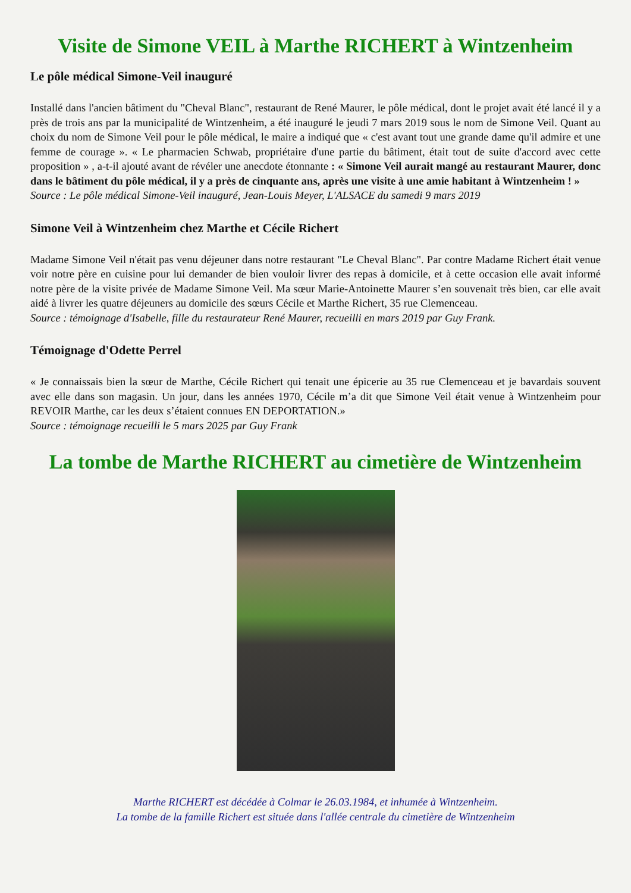Visite de Simone VEIL à Marthe RICHERT à Wintzenheim
Le pôle médical Simone-Veil inauguré
Installé dans l'ancien bâtiment du "Cheval Blanc", restaurant de René Maurer, le pôle médical, dont le projet avait été lancé il y a près de trois ans par la municipalité de Wintzenheim, a été inauguré le jeudi 7 mars 2019 sous le nom de Simone Veil. Quant au choix du nom de Simone Veil pour le pôle médical, le maire a indiqué que « c'est avant tout une grande dame qu'il admire et une femme de courage ». « Le pharmacien Schwab, propriétaire d'une partie du bâtiment, était tout de suite d'accord avec cette proposition » , a-t-il ajouté avant de révéler une anecdote étonnante : « Simone Veil aurait mangé au restaurant Maurer, donc dans le bâtiment du pôle médical, il y a près de cinquante ans, après une visite à une amie habitant à Wintzenheim ! »
Source : Le pôle médical Simone-Veil inauguré, Jean-Louis Meyer, L'ALSACE du samedi 9 mars 2019
Simone Veil à Wintzenheim chez Marthe et Cécile Richert
Madame Simone Veil n'était pas venu déjeuner dans notre restaurant "Le Cheval Blanc". Par contre Madame Richert était venue voir notre père en cuisine pour lui demander de bien vouloir livrer des repas à domicile, et à cette occasion elle avait informé notre père de la visite privée de Madame Simone Veil. Ma sœur Marie-Antoinette Maurer s’en souvenait très bien, car elle avait aidé à livrer les quatre déjeuners au domicile des sœurs Cécile et Marthe Richert, 35 rue Clemenceau.
Source : témoignage d'Isabelle, fille du restaurateur René Maurer, recueilli en mars 2019 par Guy Frank.
Témoignage d'Odette Perrel
« Je connaissais bien la sœur de Marthe, Cécile Richert qui tenait une épicerie au 35 rue Clemenceau et je bavardais souvent avec elle dans son magasin. Un jour, dans les années 1970, Cécile m’a dit que Simone Veil était venue à Wintzenheim pour REVOIR Marthe, car les deux s’étaient connues EN DEPORTATION.»
Source : témoignage recueilli le 5 mars 2025 par Guy Frank
La tombe de Marthe RICHERT au cimetière de Wintzenheim
Marthe RICHERT est décédée à Colmar le 26.03.1984, et inhumée à Wintzenheim.
La tombe de la famille Richert est située dans l'allée centrale du cimetière de Wintzenheim